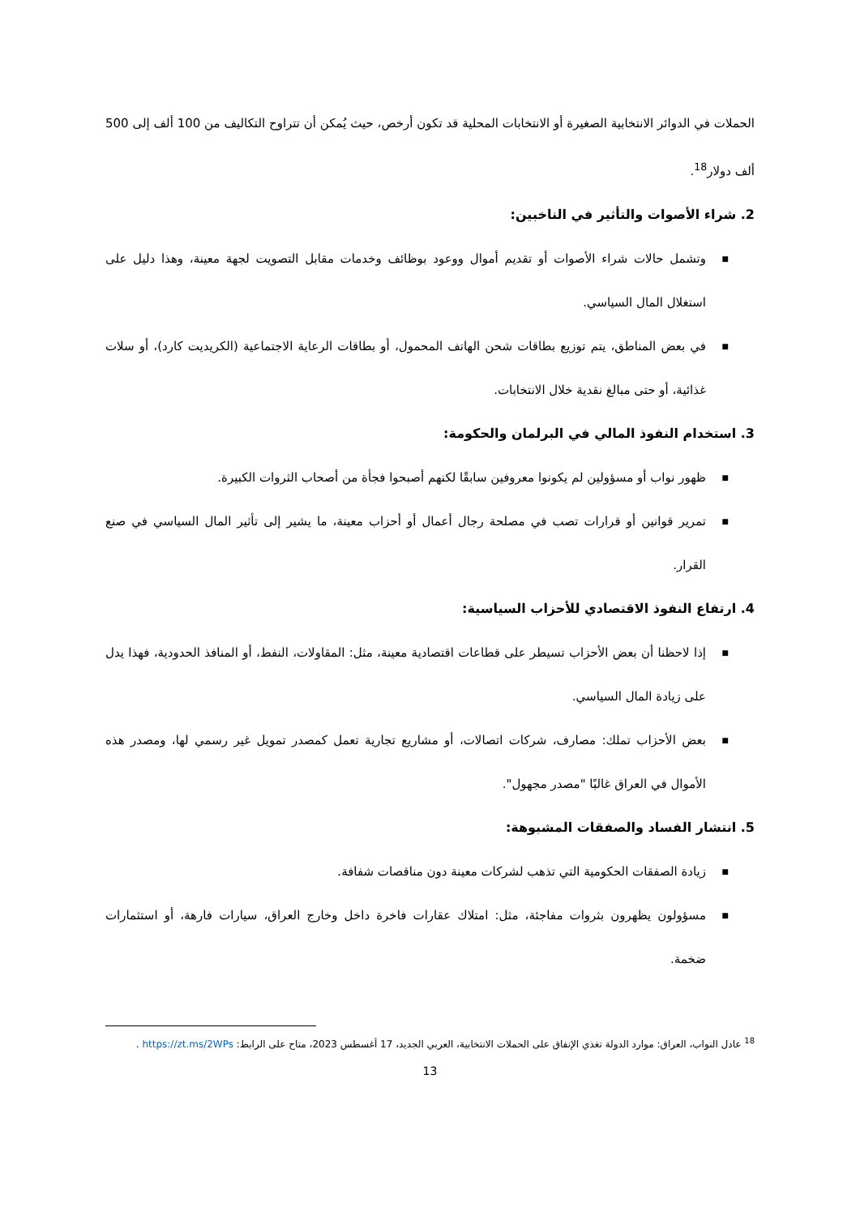الحملات في الدوائر الانتخابية الصغيرة أو الانتخابات المحلية قد تكون أرخص، حيث يُمكن أن تتراوح التكاليف من 100 ألف إلى 500 ألف دولار<sup>18</sup>.
2. شراء الأصوات والتأثير في الناخبين:
■ وتشمل حالات شراء الأصوات أو تقديم أموال ووعود بوظائف وخدمات مقابل التصويت لجهة معينة، وهذا دليل على استغلال المال السياسي.
■ في بعض المناطق، يتم توزيع بطاقات شحن الهاتف المحمول، أو بطاقات الرعاية الاجتماعية (الكريديت كارد)، أو سلات غذائية، أو حتى مبالغ نقدية خلال الانتخابات.
3. استخدام النفوذ المالي في البرلمان والحكومة:
■ ظهور نواب أو مسؤولين لم يكونوا معروفين سابقًا لكنهم أصبحوا فجأة من أصحاب الثروات الكبيرة.
■ تمرير قوانين أو قرارات تصب في مصلحة رجال أعمال أو أحزاب معينة، ما يشير إلى تأثير المال السياسي في صنع القرار.
4. ارتفاع النفوذ الاقتصادي للأحزاب السياسية:
■ إذا لاحظنا أن بعض الأحزاب تسيطر على قطاعات اقتصادية معينة، مثل: المقاولات، النفط، أو المنافذ الحدودية، فهذا يدل على زيادة المال السياسي.
■ بعض الأحزاب تملك: مصارف، شركات اتصالات، أو مشاريع تجارية تعمل كمصدر تمويل غير رسمي لها، ومصدر هذه الأموال في العراق غالبًا "مصدر مجهول".
5. انتشار الفساد والصفقات المشبوهة:
■ زيادة الصفقات الحكومية التي تذهب لشركات معينة دون مناقصات شفافة.
■ مسؤولون يظهرون بثروات مفاجئة، مثل: امتلاك عقارات فاخرة داخل وخارج العراق، سيارات فارهة، أو استثمارات ضخمة.
<sup>18</sup> عادل النواب، العراق: موارد الدولة تغذي الإنفاق على الحملات الانتخابية، العربي الجديد، 17 أغسطس 2023، متاح على الرابط: https://zt.ms/2WPs .
13